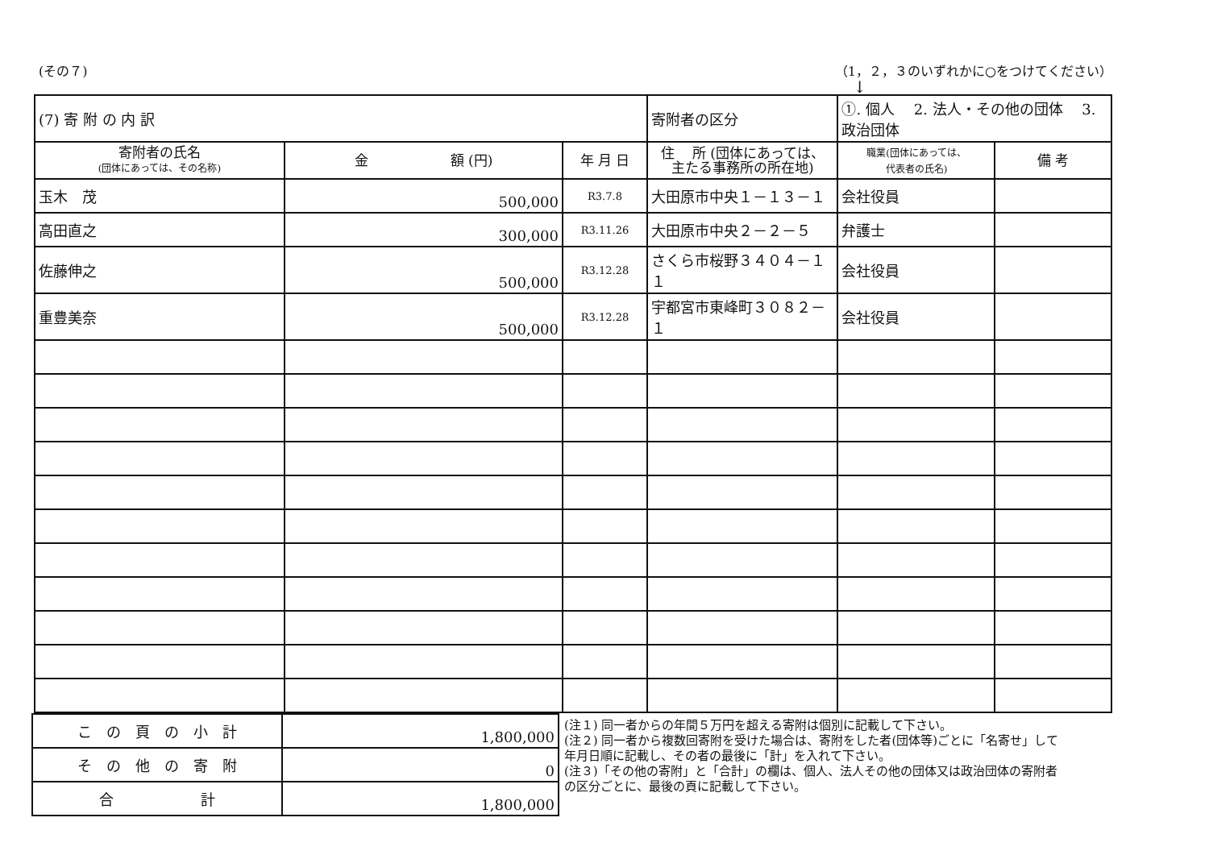(その７) （1，２，３のいずれかに○をつけてください）
↓
| (7) 寄 附 の 内 訳 | | | | 寄附者の区分 | ①. 個人 2. 法人・その他の団体 3. 政治団体 | |
| 寄附者の氏名 (団体にあっては、その名称) | 金 額 (円) | 年 月 日 | 住 所 (団体にあっては、 主たる事務所の所在地) | | 職業(団体にあっては、 代表者の氏名) | 備 考 |
| 玉木 茂 | 500,000 | R3.7.8 | 大田原市中央１－１３－１ | | 会社役員 | |
| 高田直之 | 300,000 | R3.11.26 | 大田原市中央２－２－５ | | 弁護士 | |
| 佐藤伸之 | 500,000 | R3.12.28 | さくら市桜野３４０４－１１ | | 会社役員 | |
| 重豊美奈 | 500,000 | R3.12.28 | 宇都宮市東峰町３０８２－１ | | 会社役員 | |
| こ の 頁 の 小 計 | 1,800,000 |
| そ の 他 の 寄 附 | 0 |
| 合 計 | 1,800,000 |
(注１) 同一者からの年間５万円を超える寄附は個別に記載して下さい。
(注２) 同一者から複数回寄附を受けた場合は、寄附をした者(団体等)ごとに「名寄せ」して年月日順に記載し、その者の最後に「計」を入れて下さい。
(注３)「その他の寄附」と「合計」の欄は、個人、法人その他の団体又は政治団体の寄附者の区分ごとに、最後の頁に記載して下さい。